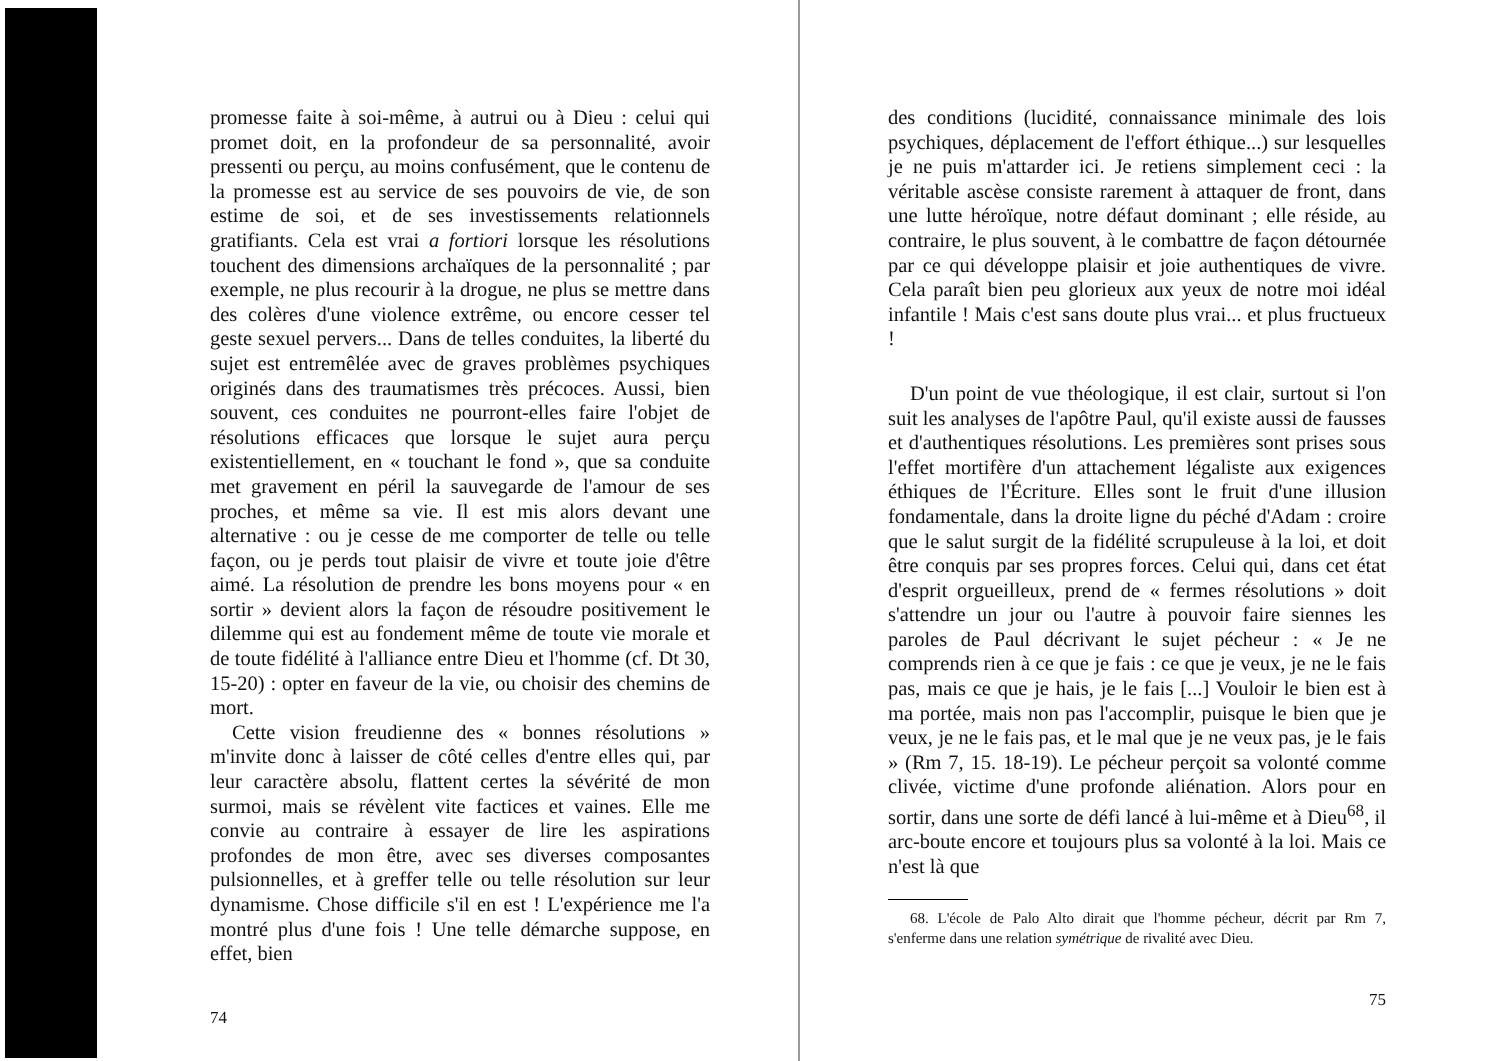promesse faite à soi-même, à autrui ou à Dieu : celui qui promet doit, en la profondeur de sa personnalité, avoir pressenti ou perçu, au moins confusément, que le contenu de la promesse est au service de ses pouvoirs de vie, de son estime de soi, et de ses investissements relationnels gratifiants. Cela est vrai a fortiori lorsque les résolutions touchent des dimensions archaïques de la personnalité ; par exemple, ne plus recourir à la drogue, ne plus se mettre dans des colères d'une violence extrême, ou encore cesser tel geste sexuel pervers... Dans de telles conduites, la liberté du sujet est entremêlée avec de graves problèmes psychiques originés dans des traumatismes très précoces. Aussi, bien souvent, ces conduites ne pourront-elles faire l'objet de résolutions efficaces que lorsque le sujet aura perçu existentiellement, en « touchant le fond », que sa conduite met gravement en péril la sauvegarde de l'amour de ses proches, et même sa vie. Il est mis alors devant une alternative : ou je cesse de me comporter de telle ou telle façon, ou je perds tout plaisir de vivre et toute joie d'être aimé. La résolution de prendre les bons moyens pour « en sortir » devient alors la façon de résoudre positivement le dilemme qui est au fondement même de toute vie morale et de toute fidélité à l'alliance entre Dieu et l'homme (cf. Dt 30, 15-20) : opter en faveur de la vie, ou choisir des chemins de mort.
Cette vision freudienne des « bonnes résolutions » m'invite donc à laisser de côté celles d'entre elles qui, par leur caractère absolu, flattent certes la sévérité de mon surmoi, mais se révèlent vite factices et vaines. Elle me convie au contraire à essayer de lire les aspirations profondes de mon être, avec ses diverses composantes pulsionnelles, et à greffer telle ou telle résolution sur leur dynamisme. Chose difficile s'il en est ! L'expérience me l'a montré plus d'une fois ! Une telle démarche suppose, en effet, bien
74
des conditions (lucidité, connaissance minimale des lois psychiques, déplacement de l'effort éthique...) sur lesquelles je ne puis m'attarder ici. Je retiens simplement ceci : la véritable ascèse consiste rarement à attaquer de front, dans une lutte héroïque, notre défaut dominant ; elle réside, au contraire, le plus souvent, à le combattre de façon détournée par ce qui développe plaisir et joie authentiques de vivre. Cela paraît bien peu glorieux aux yeux de notre moi idéal infantile ! Mais c'est sans doute plus vrai... et plus fructueux !
D'un point de vue théologique, il est clair, surtout si l'on suit les analyses de l'apôtre Paul, qu'il existe aussi de fausses et d'authentiques résolutions. Les premières sont prises sous l'effet mortifère d'un attachement légaliste aux exigences éthiques de l'Écriture. Elles sont le fruit d'une illusion fondamentale, dans la droite ligne du péché d'Adam : croire que le salut surgit de la fidélité scrupuleuse à la loi, et doit être conquis par ses propres forces. Celui qui, dans cet état d'esprit orgueilleux, prend de « fermes résolutions » doit s'attendre un jour ou l'autre à pouvoir faire siennes les paroles de Paul décrivant le sujet pécheur : « Je ne comprends rien à ce que je fais : ce que je veux, je ne le fais pas, mais ce que je hais, je le fais [...] Vouloir le bien est à ma portée, mais non pas l'accomplir, puisque le bien que je veux, je ne le fais pas, et le mal que je ne veux pas, je le fais » (Rm 7, 15. 18-19). Le pécheur perçoit sa volonté comme clivée, victime d'une profonde aliénation. Alors pour en sortir, dans une sorte de défi lancé à lui-même et à Dieu<sup>68</sup>, il arc-boute encore et toujours plus sa volonté à la loi. Mais ce n'est là que
68. L'école de Palo Alto dirait que l'homme pécheur, décrit par Rm 7, s'enferme dans une relation symétrique de rivalité avec Dieu.
75